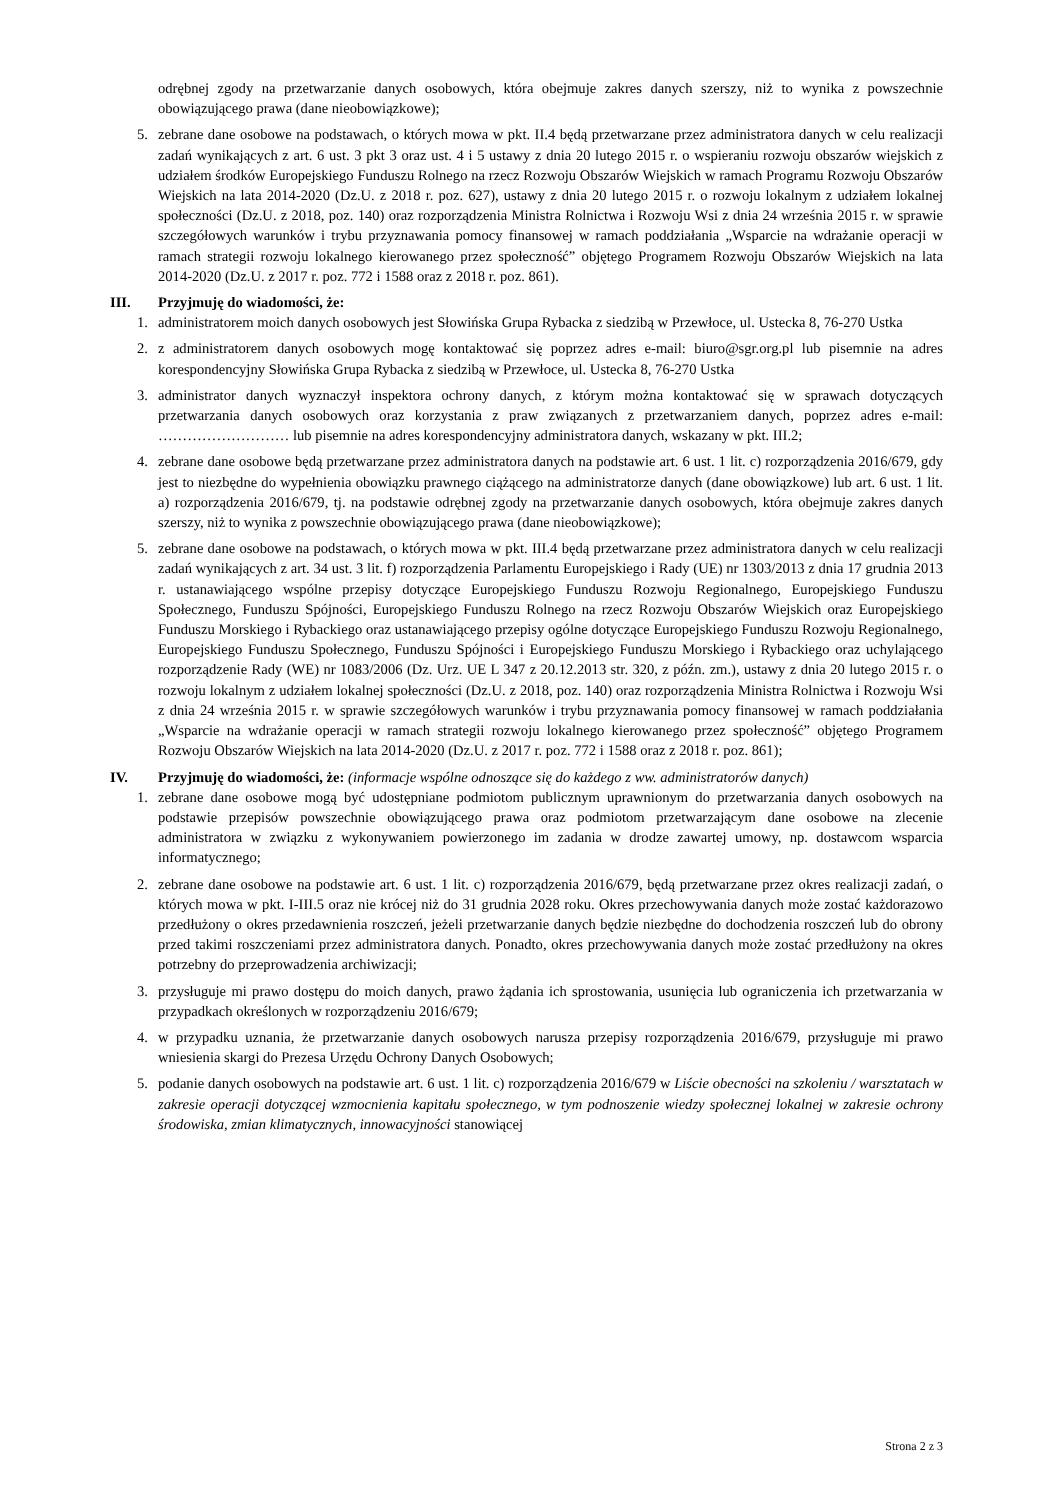odrębnej zgody na przetwarzanie danych osobowych, która obejmuje zakres danych szerszy, niż to wynika z powszechnie obowiązującego prawa (dane nieobowiązkowe);
5. zebrane dane osobowe na podstawach, o których mowa w pkt. II.4 będą przetwarzane przez administratora danych w celu realizacji zadań wynikających z art. 6 ust. 3 pkt 3 oraz ust. 4 i 5 ustawy z dnia 20 lutego 2015 r. o wspieraniu rozwoju obszarów wiejskich z udziałem środków Europejskiego Funduszu Rolnego na rzecz Rozwoju Obszarów Wiejskich w ramach Programu Rozwoju Obszarów Wiejskich na lata 2014-2020 (Dz.U. z 2018 r. poz. 627), ustawy z dnia 20 lutego 2015 r. o rozwoju lokalnym z udziałem lokalnej społeczności (Dz.U. z 2018, poz. 140) oraz rozporządzenia Ministra Rolnictwa i Rozwoju Wsi z dnia 24 września 2015 r. w sprawie szczegółowych warunków i trybu przyznawania pomocy finansowej w ramach poddziałania „Wsparcie na wdrażanie operacji w ramach strategii rozwoju lokalnego kierowanego przez społeczność” objętego Programem Rozwoju Obszarów Wiejskich na lata 2014-2020 (Dz.U. z 2017 r. poz. 772 i 1588 oraz z 2018 r. poz. 861).
III. Przyjmuję do wiadomości, że:
1. administratorem moich danych osobowych jest Słowińska Grupa Rybacka z siedzibą w Przewłoce, ul. Ustecka 8, 76-270 Ustka
2. z administratorem danych osobowych mogę kontaktować się poprzez adres e-mail: biuro@sgr.org.pl lub pisemnie na adres korespondencyjny Słowińska Grupa Rybacka z siedzibą w Przewłoce, ul. Ustecka 8, 76-270 Ustka
3. administrator danych wyznaczył inspektora ochrony danych, z którym można kontaktować się w sprawach dotyczących przetwarzania danych osobowych oraz korzystania z praw związanych z przetwarzaniem danych, poprzez adres e-mail: ……………………… lub pisemnie na adres korespondencyjny administratora danych, wskazany w pkt. III.2;
4. zebrane dane osobowe będą przetwarzane przez administratora danych na podstawie art. 6 ust. 1 lit. c) rozporządzenia 2016/679, gdy jest to niezbędne do wypełnienia obowiązku prawnego ciążącego na administratorze danych (dane obowiązkowe) lub art. 6 ust. 1 lit. a) rozporządzenia 2016/679, tj. na podstawie odrębnej zgody na przetwarzanie danych osobowych, która obejmuje zakres danych szerszy, niż to wynika z powszechnie obowiązującego prawa (dane nieobowiązkowe);
5. zebrane dane osobowe na podstawach, o których mowa w pkt. III.4 będą przetwarzane przez administratora danych w celu realizacji zadań wynikających z art. 34 ust. 3 lit. f) rozporządzenia Parlamentu Europejskiego i Rady (UE) nr 1303/2013 z dnia 17 grudnia 2013 r. ustanawiającego wspólne przepisy dotyczące Europejskiego Funduszu Rozwoju Regionalnego, Europejskiego Funduszu Społecznego, Funduszu Spójności, Europejskiego Funduszu Rolnego na rzecz Rozwoju Obszarów Wiejskich oraz Europejskiego Funduszu Morskiego i Rybackiego oraz ustanawiającego przepisy ogólne dotyczące Europejskiego Funduszu Rozwoju Regionalnego, Europejskiego Funduszu Społecznego, Funduszu Spójności i Europejskiego Funduszu Morskiego i Rybackiego oraz uchylającego rozporządzenie Rady (WE) nr 1083/2006 (Dz. Urz. UE L 347 z 20.12.2013 str. 320, z późn. zm.), ustawy z dnia 20 lutego 2015 r. o rozwoju lokalnym z udziałem lokalnej społeczności (Dz.U. z 2018, poz. 140) oraz rozporządzenia Ministra Rolnictwa i Rozwoju Wsi z dnia 24 września 2015 r. w sprawie szczegółowych warunków i trybu przyznawania pomocy finansowej w ramach poddziałania „Wsparcie na wdrażanie operacji w ramach strategii rozwoju lokalnego kierowanego przez społeczność” objętego Programem Rozwoju Obszarów Wiejskich na lata 2014-2020 (Dz.U. z 2017 r. poz. 772 i 1588 oraz z 2018 r. poz. 861);
IV. Przyjmuję do wiadomości, że: (informacje wspólne odnoszące się do każdego z ww. administratorów danych)
1. zebrane dane osobowe mogą być udostępniane podmiotom publicznym uprawnionym do przetwarzania danych osobowych na podstawie przepisów powszechnie obowiązującego prawa oraz podmiotom przetwarzającym dane osobowe na zlecenie administratora w związku z wykonywaniem powierzonego im zadania w drodze zawartej umowy, np. dostawcom wsparcia informatycznego;
2. zebrane dane osobowe na podstawie art. 6 ust. 1 lit. c) rozporządzenia 2016/679, będą przetwarzane przez okres realizacji zadań, o których mowa w pkt. I-III.5 oraz nie krócej niż do 31 grudnia 2028 roku. Okres przechowywania danych może zostać każdorazowo przedłużony o okres przedawnienia roszczeń, jeżeli przetwarzanie danych będzie niezbędne do dochodzenia roszczeń lub do obrony przed takimi roszczeniami przez administratora danych. Ponadto, okres przechowywania danych może zostać przedłużony na okres potrzebny do przeprowadzenia archiwizacji;
3. przysługuje mi prawo dostępu do moich danych, prawo żądania ich sprostowania, usunięcia lub ograniczenia ich przetwarzania w przypadkach określonych w rozporządzeniu 2016/679;
4. w przypadku uznania, że przetwarzanie danych osobowych narusza przepisy rozporządzenia 2016/679, przysługuje mi prawo wniesienia skargi do Prezesa Urzędu Ochrony Danych Osobowych;
5. podanie danych osobowych na podstawie art. 6 ust. 1 lit. c) rozporządzenia 2016/679 w Liście obecności na szkoleniu / warsztatach w zakresie operacji dotyczącej wzmocnienia kapitału społecznego, w tym podnoszenie wiedzy społecznej lokalnej w zakresie ochrony środowiska, zmian klimatycznych, innowacyjności stanowiącej
Strona 2 z 3